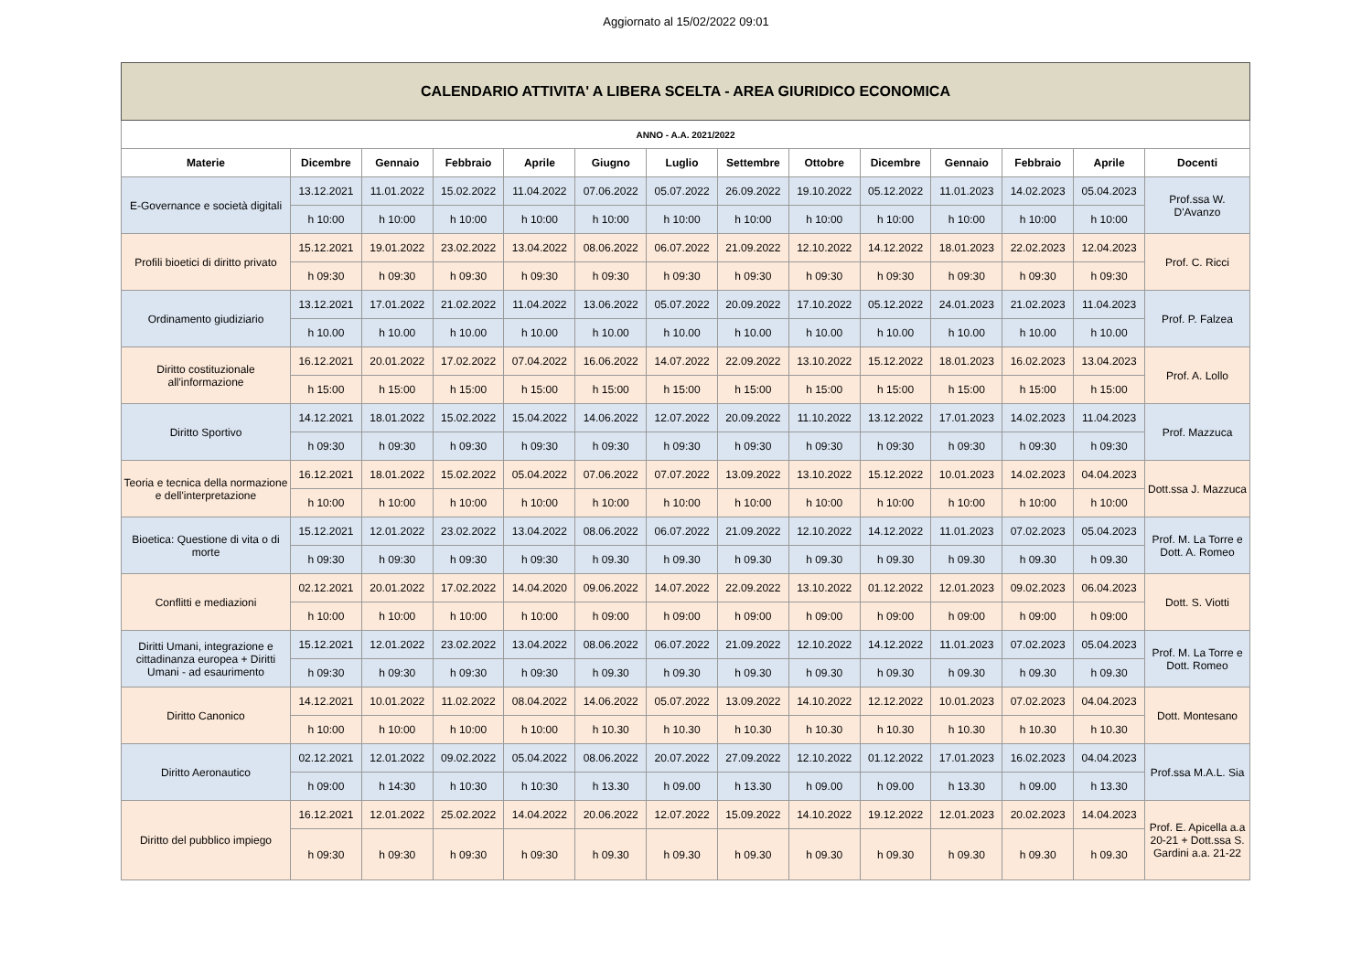Aggiornato al 15/02/2022 09:01
| CALENDARIO ATTIVITA' A LIBERA SCELTA - AREA GIURIDICO ECONOMICA | | | | | | | | | | | | | |
| --- | --- | --- | --- | --- | --- | --- | --- | --- | --- | --- | --- | --- | --- |
| ANNO - A.A. 2021/2022 | | | | | | | | | | | | | |
| Materie | Dicembre | Gennaio | Febbraio | Aprile | Giugno | Luglio | Settembre | Ottobre | Dicembre | Gennaio | Febbraio | Aprile | Docenti |
| E-Governance e società digitali | 13.12.2021 | 11.01.2022 | 15.02.2022 | 11.04.2022 | 07.06.2022 | 05.07.2022 | 26.09.2022 | 19.10.2022 | 05.12.2022 | 11.01.2023 | 14.02.2023 | 05.04.2023 | Prof.ssa W. D'Avanzo |
| | h 10:00 | h 10:00 | h 10:00 | h 10:00 | h 10:00 | h 10:00 | h 10:00 | h 10:00 | h 10:00 | h 10:00 | h 10:00 | h 10:00 | |
| Profili bioetici di diritto privato | 15.12.2021 | 19.01.2022 | 23.02.2022 | 13.04.2022 | 08.06.2022 | 06.07.2022 | 21.09.2022 | 12.10.2022 | 14.12.2022 | 18.01.2023 | 22.02.2023 | 12.04.2023 | Prof. C. Ricci |
| | h 09:30 | h 09:30 | h 09:30 | h 09:30 | h 09:30 | h 09:30 | h 09:30 | h 09:30 | h 09:30 | h 09:30 | h 09:30 | h 09:30 | |
| Ordinamento giudiziario | 13.12.2021 | 17.01.2022 | 21.02.2022 | 11.04.2022 | 13.06.2022 | 05.07.2022 | 20.09.2022 | 17.10.2022 | 05.12.2022 | 24.01.2023 | 21.02.2023 | 11.04.2023 | Prof. P. Falzea |
| | h 10.00 | h 10.00 | h 10.00 | h 10.00 | h 10.00 | h 10.00 | h 10.00 | h 10.00 | h 10.00 | h 10.00 | h 10.00 | h 10.00 | |
| Diritto costituzionale all'informazione | 16.12.2021 | 20.01.2022 | 17.02.2022 | 07.04.2022 | 16.06.2022 | 14.07.2022 | 22.09.2022 | 13.10.2022 | 15.12.2022 | 18.01.2023 | 16.02.2023 | 13.04.2023 | Prof. A. Lollo |
| | h 15:00 | h 15:00 | h 15:00 | h 15:00 | h 15:00 | h 15:00 | h 15:00 | h 15:00 | h 15:00 | h 15:00 | h 15:00 | h 15:00 | |
| Diritto Sportivo | 14.12.2021 | 18.01.2022 | 15.02.2022 | 15.04.2022 | 14.06.2022 | 12.07.2022 | 20.09.2022 | 11.10.2022 | 13.12.2022 | 17.01.2023 | 14.02.2023 | 11.04.2023 | Prof. Mazzuca |
| | h 09:30 | h 09:30 | h 09:30 | h 09:30 | h 09:30 | h 09:30 | h 09:30 | h 09:30 | h 09:30 | h 09:30 | h 09:30 | h 09:30 | |
| Teoria e tecnica della normazione e dell'interpretazione | 16.12.2021 | 18.01.2022 | 15.02.2022 | 05.04.2022 | 07.06.2022 | 07.07.2022 | 13.09.2022 | 13.10.2022 | 15.12.2022 | 10.01.2023 | 14.02.2023 | 04.04.2023 | Dott.ssa J. Mazzuca |
| | h 10:00 | h 10:00 | h 10:00 | h 10:00 | h 10:00 | h 10:00 | h 10:00 | h 10:00 | h 10:00 | h 10:00 | h 10:00 | h 10:00 | |
| Bioetica: Questione di vita o di morte | 15.12.2021 | 12.01.2022 | 23.02.2022 | 13.04.2022 | 08.06.2022 | 06.07.2022 | 21.09.2022 | 12.10.2022 | 14.12.2022 | 11.01.2023 | 07.02.2023 | 05.04.2023 | Prof. M. La Torre e Dott. A. Romeo |
| | h 09:30 | h 09:30 | h 09:30 | h 09:30 | h 09.30 | h 09.30 | h 09.30 | h 09.30 | h 09.30 | h 09.30 | h 09.30 | h 09.30 | |
| Conflitti e mediazioni | 02.12.2021 | 20.01.2022 | 17.02.2022 | 14.04.2020 | 09.06.2022 | 14.07.2022 | 22.09.2022 | 13.10.2022 | 01.12.2022 | 12.01.2023 | 09.02.2023 | 06.04.2023 | Dott. S. Viotti |
| | h 10:00 | h 10:00 | h 10:00 | h 10:00 | h 09:00 | h 09:00 | h 09:00 | h 09:00 | h 09:00 | h 09:00 | h 09:00 | h 09:00 | |
| Diritti Umani, integrazione e cittadinanza europea + Diritti Umani - ad esaurimento | 15.12.2021 | 12.01.2022 | 23.02.2022 | 13.04.2022 | 08.06.2022 | 06.07.2022 | 21.09.2022 | 12.10.2022 | 14.12.2022 | 11.01.2023 | 07.02.2023 | 05.04.2023 | Prof. M. La Torre e Dott. Romeo |
| | h 09:30 | h 09:30 | h 09:30 | h 09:30 | h 09.30 | h 09.30 | h 09.30 | h 09.30 | h 09.30 | h 09.30 | h 09.30 | h 09.30 | |
| Diritto Canonico | 14.12.2021 | 10.01.2022 | 11.02.2022 | 08.04.2022 | 14.06.2022 | 05.07.2022 | 13.09.2022 | 14.10.2022 | 12.12.2022 | 10.01.2023 | 07.02.2023 | 04.04.2023 | Dott. Montesano |
| | h 10:00 | h 10:00 | h 10:00 | h 10:00 | h 10.30 | h 10.30 | h 10.30 | h 10.30 | h 10.30 | h 10.30 | h 10.30 | h 10.30 | |
| Diritto Aeronautico | 02.12.2021 | 12.01.2022 | 09.02.2022 | 05.04.2022 | 08.06.2022 | 20.07.2022 | 27.09.2022 | 12.10.2022 | 01.12.2022 | 17.01.2023 | 16.02.2023 | 04.04.2023 | Prof.ssa M.A.L. Sia |
| | h 09:00 | h 14:30 | h 10:30 | h 10:30 | h 13.30 | h 09.00 | h 13.30 | h 09.00 | h 09.00 | h 13.30 | h 09.00 | h 13.30 | |
| Diritto del pubblico impiego | 16.12.2021 | 12.01.2022 | 25.02.2022 | 14.04.2022 | 20.06.2022 | 12.07.2022 | 15.09.2022 | 14.10.2022 | 19.12.2022 | 12.01.2023 | 20.02.2023 | 14.04.2023 | Prof. E. Apicella a.a 20-21 + Dott.ssa S. Gardini a.a. 21-22 |
| | h 09:30 | h 09:30 | h 09:30 | h 09:30 | h 09.30 | h 09.30 | h 09.30 | h 09.30 | h 09.30 | h 09.30 | h 09.30 | h 09.30 | |